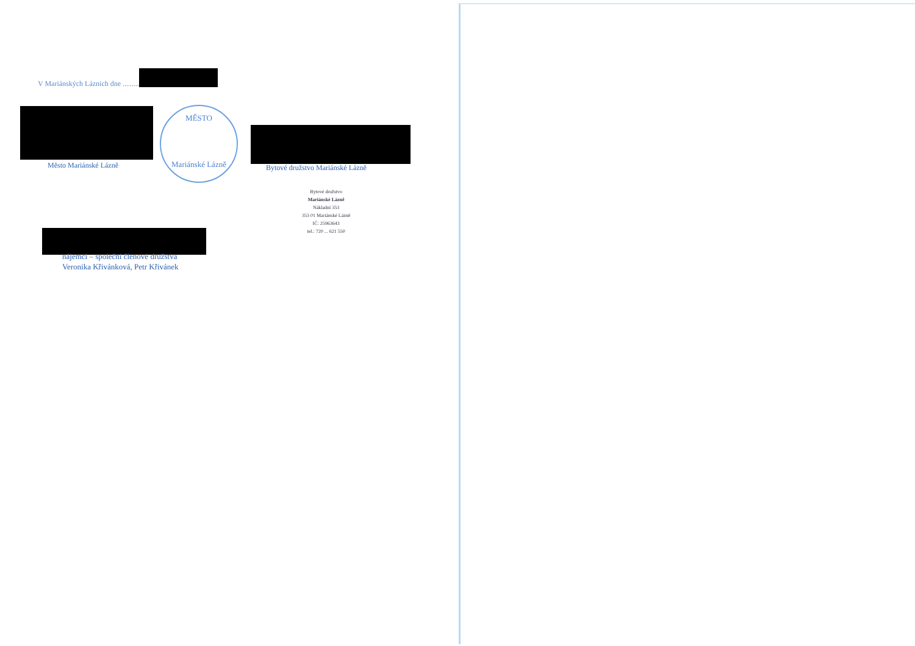V Mariánských Láznich dne ........................
Město Mariánské Lázně
MĚSTO
Mariánské Lázně
Bytové družstvo Mariánské Lázně
Bytové družstvo
Mariánské Lázně
Nákladní 353
353 01 Mariánské Lázně
IČ: 25963643
tel.: 720 ... 621 550
nájemci – společní členové družstva
Veronika Křivánková, Petr Křivánek